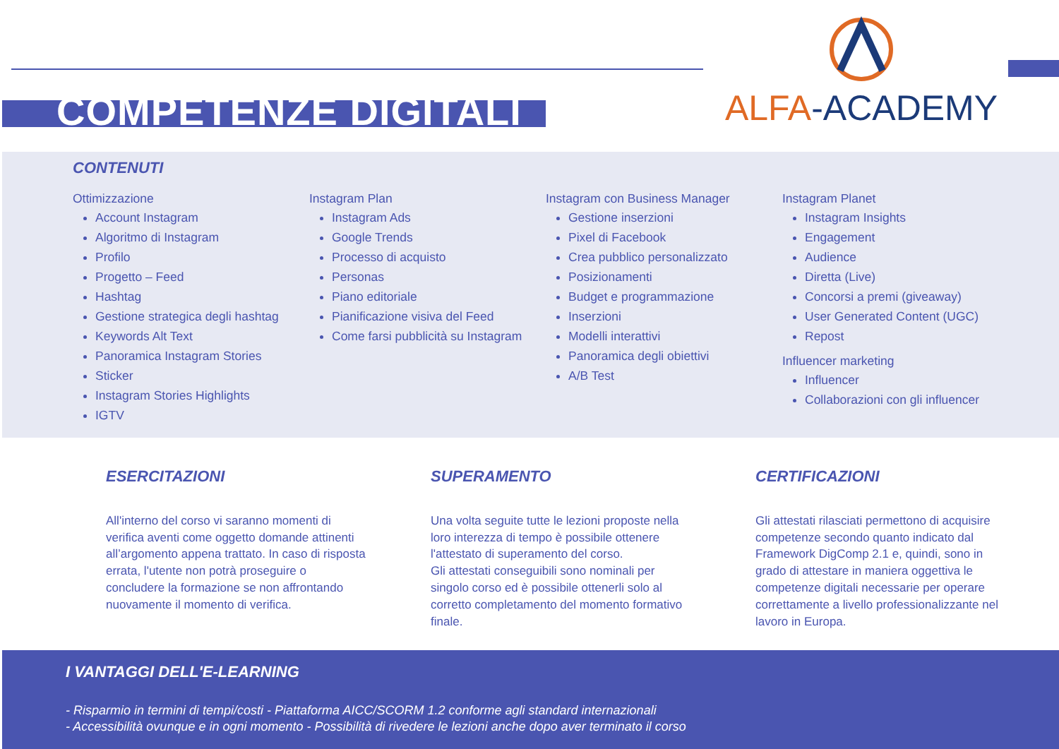COMPETENZE DIGITALI
ALFA-ACADEMY
CONTENUTI
Ottimizzazione
Account Instagram
Algoritmo di Instagram
Profilo
Progetto – Feed
Hashtag
Gestione strategica degli hashtag
Keywords Alt Text
Panoramica Instagram Stories
Sticker
Instagram Stories Highlights
IGTV
Instagram Plan
Instagram Ads
Google Trends
Processo di acquisto
Personas
Piano editoriale
Pianificazione visiva del Feed
Come farsi pubblicità su Instagram
Instagram con Business Manager
Gestione inserzioni
Pixel di Facebook
Crea pubblico personalizzato
Posizionamenti
Budget e programmazione
Inserzioni
Modelli interattivi
Panoramica degli obiettivi
A/B Test
Instagram Planet
Instagram Insights
Engagement
Audience
Diretta (Live)
Concorsi a premi (giveaway)
User Generated Content (UGC)
Repost
Influencer marketing
Influencer
Collaborazioni con gli influencer
ESERCITAZIONI
All'interno del corso vi saranno momenti di verifica aventi come oggetto domande attinenti all’argomento appena trattato. In caso di risposta errata, l'utente non potrà proseguire o concludere la formazione se non affrontando nuovamente il momento di verifica.
SUPERAMENTO
Una volta seguite tutte le lezioni proposte nella loro interezza di tempo è possibile ottenere l'attestato di superamento del corso.
Gli attestati conseguibili sono nominali per singolo corso ed è possibile ottenerli solo al corretto completamento del momento formativo finale.
CERTIFICAZIONI
Gli attestati rilasciati permettono di acquisire competenze secondo quanto indicato dal Framework DigComp 2.1 e, quindi, sono in grado di attestare in maniera oggettiva le competenze digitali necessarie per operare correttamente a livello professionalizzante nel lavoro in Europa.
I VANTAGGI DELL'E-LEARNING
- Risparmio in termini di tempi/costi - Piattaforma AICC/SCORM 1.2 conforme agli standard internazionali
- Accessibilità ovunque e in ogni momento - Possibilità di rivedere le lezioni anche dopo aver terminato il corso